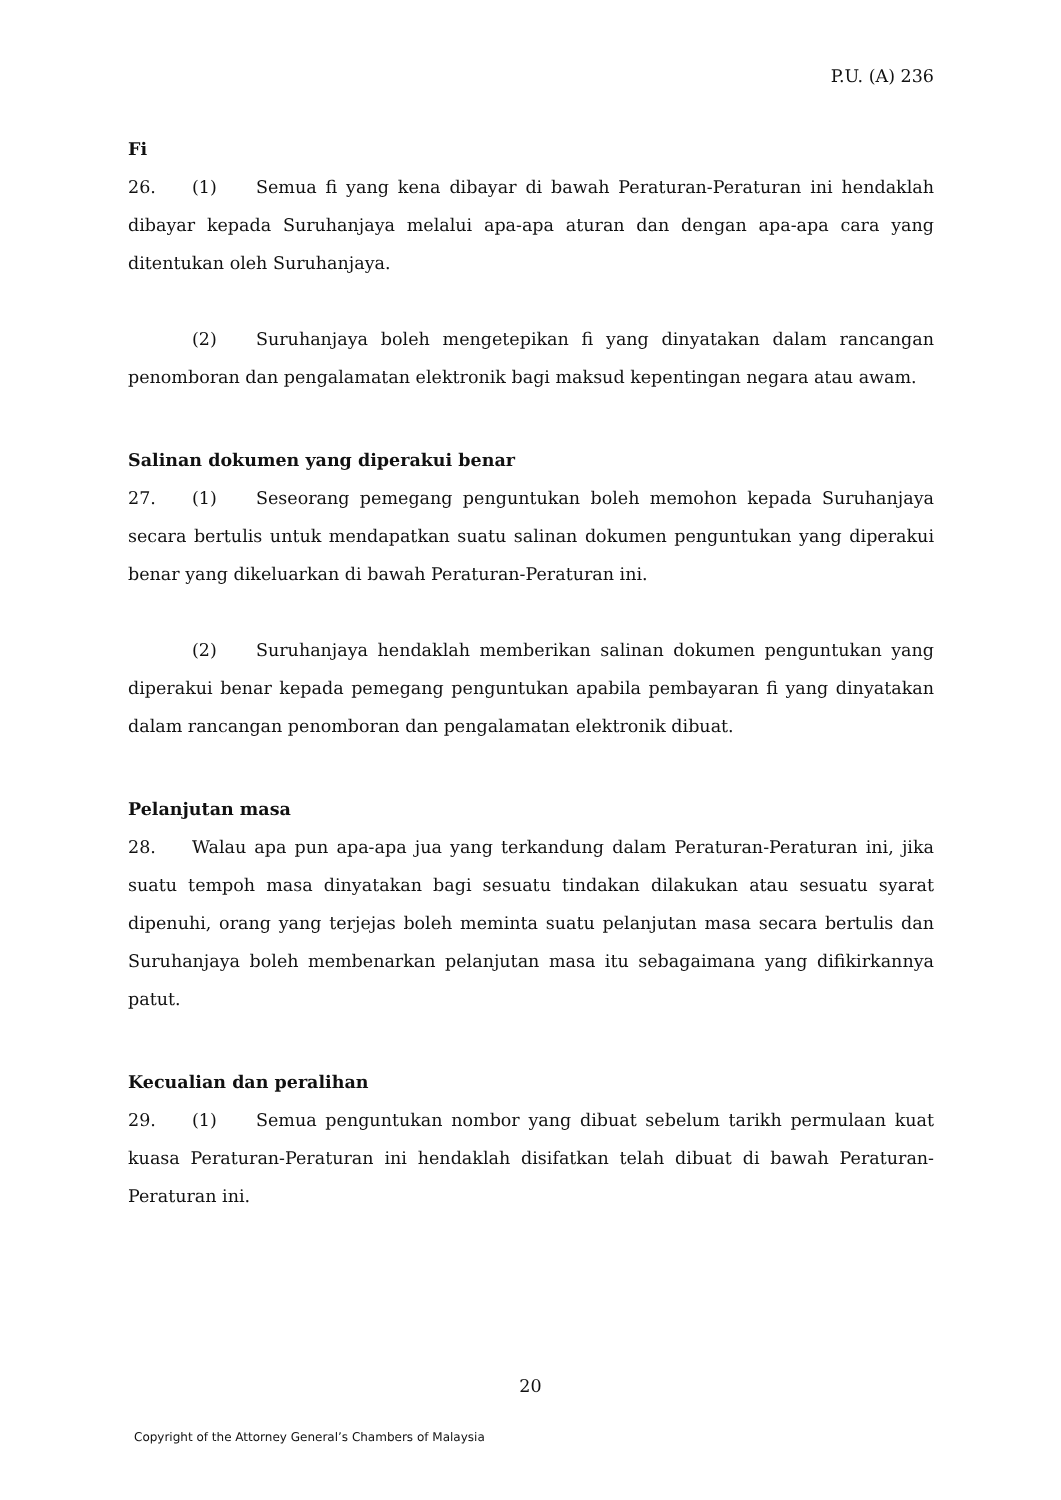P.U. (A) 236
Fi
26. (1) Semua fi yang kena dibayar di bawah Peraturan-Peraturan ini hendaklah dibayar kepada Suruhanjaya melalui apa-apa aturan dan dengan apa-apa cara yang ditentukan oleh Suruhanjaya.
(2) Suruhanjaya boleh mengetepikan fi yang dinyatakan dalam rancangan penomboran dan pengalamatan elektronik bagi maksud kepentingan negara atau awam.
Salinan dokumen yang diperakui benar
27. (1) Seseorang pemegang penguntukan boleh memohon kepada Suruhanjaya secara bertulis untuk mendapatkan suatu salinan dokumen penguntukan yang diperakui benar yang dikeluarkan di bawah Peraturan-Peraturan ini.
(2) Suruhanjaya hendaklah memberikan salinan dokumen penguntukan yang diperakui benar kepada pemegang penguntukan apabila pembayaran fi yang dinyatakan dalam rancangan penomboran dan pengalamatan elektronik dibuat.
Pelanjutan masa
28. Walau apa pun apa-apa jua yang terkandung dalam Peraturan-Peraturan ini, jika suatu tempoh masa dinyatakan bagi sesuatu tindakan dilakukan atau sesuatu syarat dipenuhi, orang yang terjejas boleh meminta suatu pelanjutan masa secara bertulis dan Suruhanjaya boleh membenarkan pelanjutan masa itu sebagaimana yang difikirkannya patut.
Kecualian dan peralihan
29. (1) Semua penguntukan nombor yang dibuat sebelum tarikh permulaan kuat kuasa Peraturan-Peraturan ini hendaklah disifatkan telah dibuat di bawah Peraturan-Peraturan ini.
20
Copyright of the Attorney General’s Chambers of Malaysia